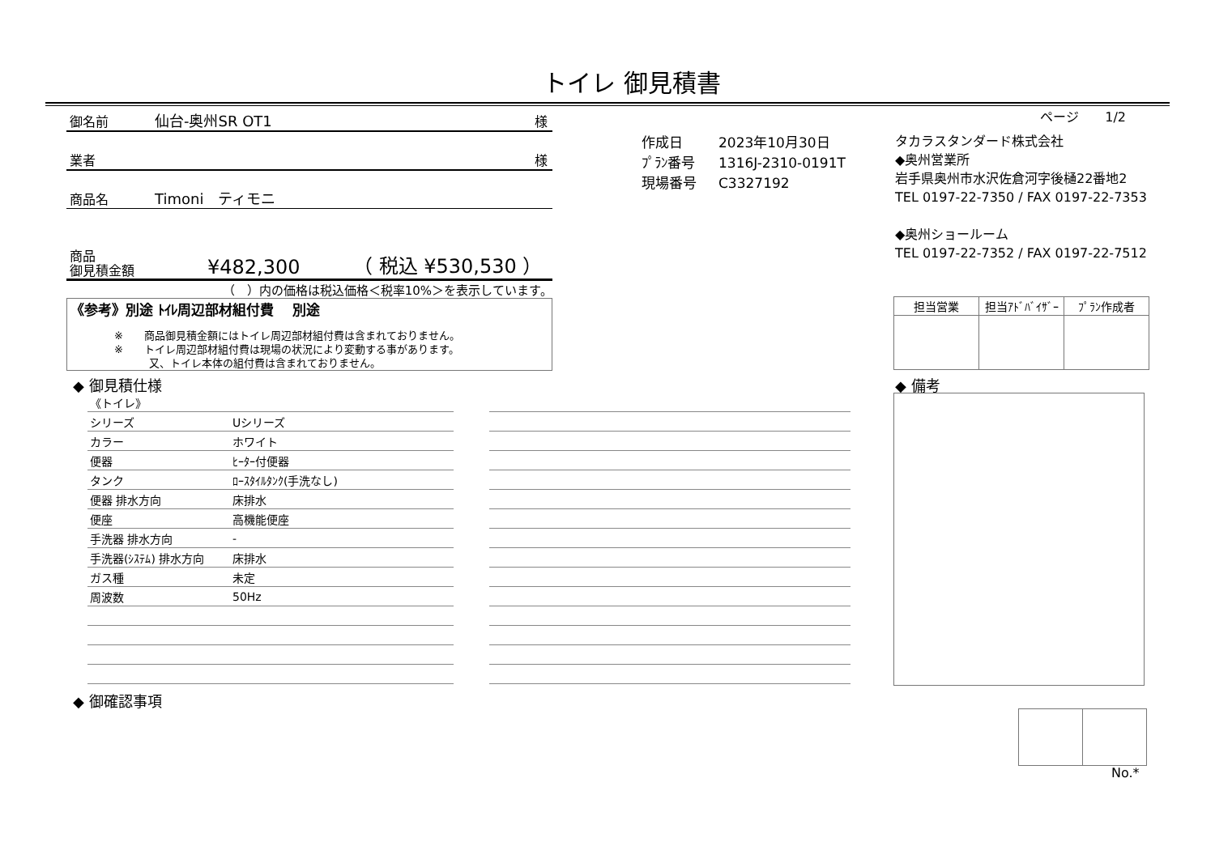トイレ 御見積書
ページ　　1/2
御名前 仙台-奥州SR OT1 様
業者 様
商品名 Timoni　ティモニ
商品
御見積金額 ¥482,300 （ 税込 ¥530,530 ）
（　）内の価格は税込価格＜税率10%＞を表示しています。
《参考》別途 ﾄｲﾚ周辺部材組付費　 別途
※　　商品御見積金額にはトイレ周辺部材組付費は含まれておりません。
※　　トイレ周辺部材組付費は現場の状況により変動する事があります。
　　　 又、トイレ本体の組付費は含まれておりません。
| 作成日 | 2023年10月30日 |
| ﾌﾟﾗﾝ番号 | 1316J-2310-0191T |
| 現場番号 | C3327192 |
タカラスタンダード株式会社
◆奥州営業所
岩手県奥州市水沢佐倉河字後樋22番地2
TEL 0197-22-7350 / FAX 0197-22-7353
◆奥州ショールーム
TEL 0197-22-7352 / FAX 0197-22-7512
| 担当営業 | 担当ｱﾄﾞﾊﾞｲｻﾞｰ | ﾌﾟﾗﾝ作成者 |
| --- | --- | --- |
◆ 御見積仕様 ◆ 備考
| 《トイレ》 | |
| シリーズ | Uシリーズ |
| カラー | ホワイト |
| 便器 | ﾋｰﾀｰ付便器 |
| タンク | ﾛｰｽﾀｲﾙﾀﾝｸ(手洗なし) |
| 便器 排水方向 | 床排水 |
| 便座 | 高機能便座 |
| 手洗器 排水方向 | - |
| 手洗器(ｼｽﾃﾑ) 排水方向 | 床排水 |
| ガス種 | 未定 |
| 周波数 | 50Hz |
◆ 御確認事項
No.*